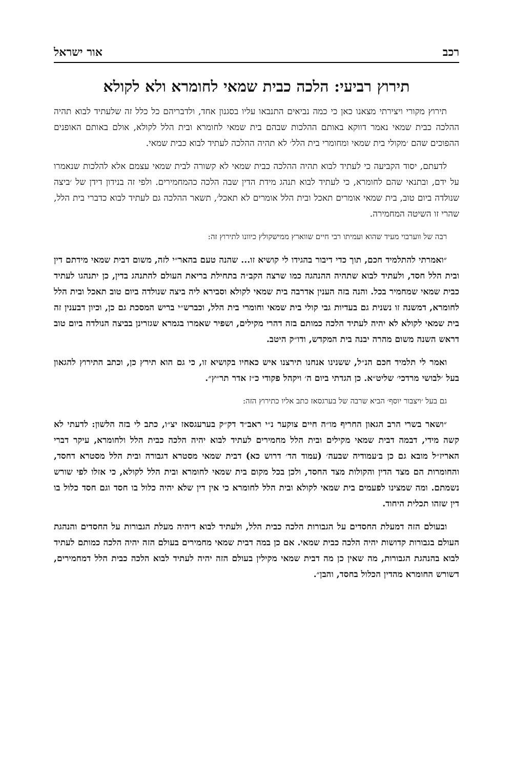רכב אור ישראל
תירוץ רביעי: הלכה כבית שמאי לחומרא ולא לקולא
תירוץ מקורי ויצירתי מצאנו כאן כי כמה נביאים התנבאו עליו בסגנון אחד, ולדבריהם כל כלל זה שלעתיד לבוא תהיה ההלכה כבית שמאי נאמר דווקא באותם ההלכות שבהם בית שמאי לחומרא ובית הלל לקולא, אולם באותם האופנים ההפוכים שהם ׳מקולי בית שמאי ומחומרי בית הלל׳ לא תהיה ההלכה לעתיד לבוא כבית שמאי.
לדעתם, יסוד הקביעה כי לעתיד לבוא תהיה ההלכה כבית שמאי לא קשורה לבית שמאי עצמם אלא להלכות שנאמרו על ידם, ובתנאי שהם לחומרא, כי לעתיד לבוא תנהג מידת הדין שבה הלכה כהמחמירים. ולפי זה בנידון דידן של ׳ביצה שנולדה ביום טוב, בית שמאי אומרים תאכל ובית הלל אומרים לא תאכל׳, תשאר ההלכה גם לעתיד לבוא כדברי בית הלל, שהרי זו השיטה המחמירה.
רבה של ווערבוי מעיד שהוא ועמיתו רבי חיים שווארץ ממישקולץ כיוונו לתירוץ זה:
״ואמרתי להתלמיד חכם, תוך כדי דיבור בהגידו לי קושיא זו... שהנה טעם בהאר״י לזה, משום דבית שמאי מידתם דין ובית הלל חסד, ולעתיד לבוא שתהיה ההנהגה כמו שרצה הקב״ה בתחילת בריאת העולם להתנהג בדין, כן יתנהגו לעתיד כבית שמאי שמחמיר בכל. והנה בזה הענין אדרבה בית שמאי לקולא וסבירא ליה ביצה שנולדה ביום טוב תאכל ובית הלל לחומרא, דמשנה זו נשנית גם בעדיות גבי קולי בית שמאי וחומרי בית הלל, וכברש״י בריש המסכת גם כן, וכיון דבענין זה בית שמאי לקולא לא יהיה לעתיד הלכה כמותם בזה דהרי מקילים, ושפיר שאמרו בגמרא שגזרינן בביצה הנולדה ביום טוב דראש השנה משום מהרה יבנה בית המקדש, ודו״ק היטב.
ואמר לי תלמיד חכם הנ״ל, ששנינו אנחנו תירצנו איש כאחיו בקושיא זו, כי גם הוא תירץ כן, וכתב התירוץ להגאון בעל ׳לבושי מרדכי׳ שליט״א. כן הגדתי ביום ה׳ ויקהל פקודי כ״ז אדר תר״ץ״.
גם בעל ׳ויצבור יוסף׳ הביא שרבה של בערגסאז כתב אליו כתירוץ הזה:
״ושאר בשרי הרב הגאון החריף מו״ה חיים צוקער נ״י ראב״ד דק״ק בערעגסאז יצ״ו, כתב לי בזה הלשון: לדעתי לא קשה מידי, דבמה דבית שמאי מקילים ובית הלל מחמירים לעתיד לבוא יהיה הלכה כבית הלל ולחומרא, עיקר דברי האריז״ל מובא גם כן ב׳עמודיה שבעה׳ (עמוד הד׳ דרוש כא) דבית שמאי מסטרא דגבורה ובית הלל מסטרא דחסד, והחומרות הם מצד הדין והקולות מצד החסד, ולכן בכל מקום בית שמאי לחומרא ובית הלל לקולא, כי אזלו לפי שורש נשמתם. ומה שמצינו לפעמים בית שמאי לקולא ובית הלל לחומרא כי אין דין שלא יהיה כלול בו חסד וגם חסד כלול בו דין שזהו תכלית היחוד.
ובעולם הזה דמעלת החסדים על הגבורות הלכה כבית הלל, ולעתיד לבוא דיהיה מעלת הגבורות על החסדים והנהגת העולם בגבורות קדושות יהיה הלכה כבית שמאי. אם כן במה דבית שמאי מחמירים בעולם הזה יהיה הלכה כמותם לעתיד לבוא בהנהגת הגבורות, מה שאין כן מה דבית שמאי מקילין בעולם הזה יהיה לעתיד לבוא הלכה כבית הלל דמחמירים, דשורש החומרא מהדין הכלול בחסד, והבן״.